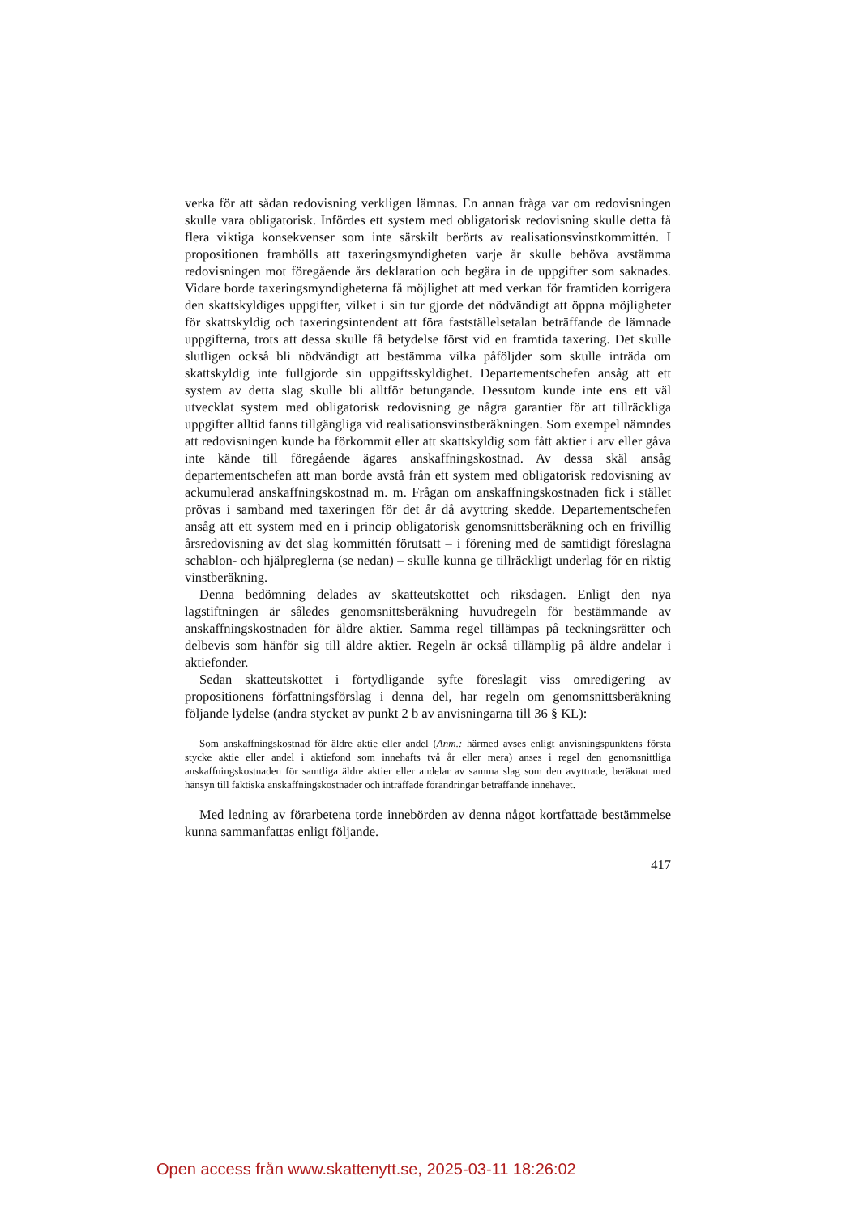verka för att sådan redovisning verkligen lämnas. En annan fråga var om redovisningen skulle vara obligatorisk. Infördes ett system med obligatorisk redovisning skulle detta få flera viktiga konsekvenser som inte särskilt berörts av realisationsvinstkommittén. I propositionen framhölls att taxeringsmyndigheten varje år skulle behöva avstämma redovisningen mot föregående års deklaration och begära in de uppgifter som saknades. Vidare borde taxeringsmyndigheterna få möjlighet att med verkan för framtiden korrigera den skattskyldiges uppgifter, vilket i sin tur gjorde det nödvändigt att öppna möjligheter för skattskyldig och taxeringsintendent att föra fastställelsetalan beträffande de lämnade uppgifterna, trots att dessa skulle få betydelse först vid en framtida taxering. Det skulle slutligen också bli nödvändigt att bestämma vilka påföljder som skulle inträda om skattskyldig inte fullgjorde sin uppgiftsskyldighet. Departementschefen ansåg att ett system av detta slag skulle bli alltför betungande. Dessutom kunde inte ens ett väl utvecklat system med obligatorisk redovisning ge några garantier för att tillräckliga uppgifter alltid fanns tillgängliga vid realisationsvinstberäkningen. Som exempel nämndes att redovisningen kunde ha förkommit eller att skattskyldig som fått aktier i arv eller gåva inte kände till föregående ägares anskaffningskostnad. Av dessa skäl ansåg departementschefen att man borde avstå från ett system med obligatorisk redovisning av ackumulerad anskaffningskostnad m. m. Frågan om anskaffningskostnaden fick i stället prövas i samband med taxeringen för det år då avyttring skedde. Departementschefen ansåg att ett system med en i princip obligatorisk genomsnittsberäkning och en frivillig årsredovisning av det slag kommittén förutsatt – i förening med de samtidigt föreslagna schablon- och hjälpreglerna (se nedan) – skulle kunna ge tillräckligt underlag för en riktig vinstberäkning.
Denna bedömning delades av skatteutskottet och riksdagen. Enligt den nya lagstiftningen är således genomsnittsberäkning huvudregeln för bestämmande av anskaffningskostnaden för äldre aktier. Samma regel tillämpas på teckningsrätter och delbevis som hänför sig till äldre aktier. Regeln är också tillämplig på äldre andelar i aktiefonder.
Sedan skatteutskottet i förtydligande syfte föreslagit viss omredigering av propositionens författningsförslag i denna del, har regeln om genomsnittsberäkning följande lydelse (andra stycket av punkt 2 b av anvisningarna till 36 § KL):
Som anskaffningskostnad för äldre aktie eller andel (Anm.: härmed avses enligt anvisningspunktens första stycke aktie eller andel i aktiefond som innehafts två år eller mera) anses i regel den genomsnittliga anskaffningskostnaden för samtliga äldre aktier eller andelar av samma slag som den avyttrade, beräknat med hänsyn till faktiska anskaffningskostnader och inträffade förändringar beträffande innehavet.
Med ledning av förarbetena torde innebörden av denna något kortfattade bestämmelse kunna sammanfattas enligt följande.
417
Open access från www.skattenytt.se, 2025-03-11 18:26:02